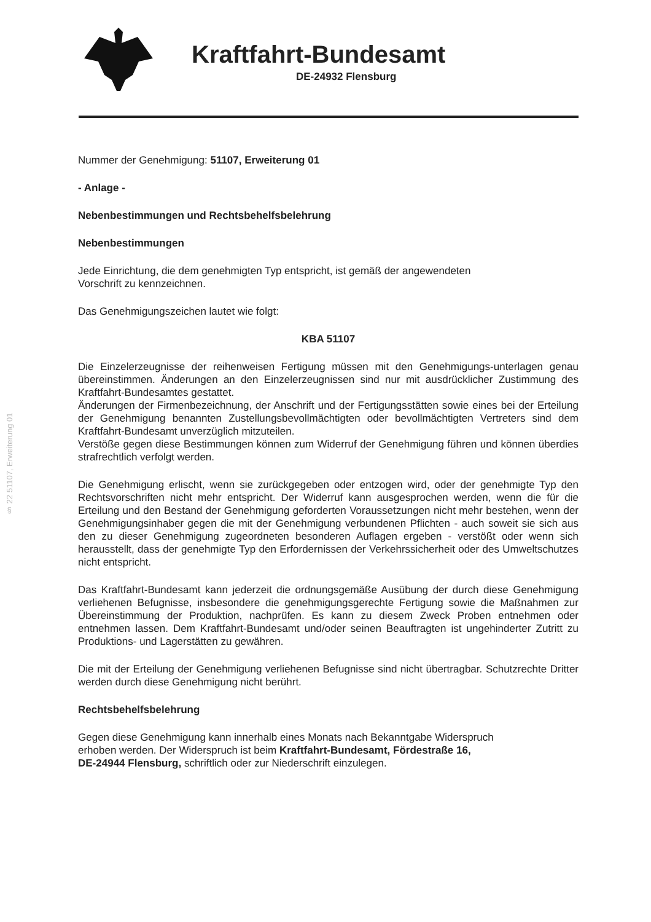Kraftfahrt-Bundesamt
DE-24932 Flensburg
§ 22 51107, Erweiterung 01
Nummer der Genehmigung: 51107, Erweiterung 01
- Anlage -
Nebenbestimmungen und Rechtsbehelfsbelehrung
Nebenbestimmungen
Jede Einrichtung, die dem genehmigten Typ entspricht, ist gemäß der angewendeten
Vorschrift zu kennzeichnen.
Das Genehmigungszeichen lautet wie folgt:
KBA 51107
Die Einzelerzeugnisse der reihenweisen Fertigung müssen mit den Genehmigungs-unterlagen genau übereinstimmen. Änderungen an den Einzelerzeugnissen sind nur mit ausdrücklicher Zustimmung des Kraftfahrt-Bundesamtes gestattet.
Änderungen der Firmenbezeichnung, der Anschrift und der Fertigungsstätten sowie eines bei der Erteilung der Genehmigung benannten Zustellungsbevollmächtigten oder bevollmächtigten Vertreters sind dem Kraftfahrt-Bundesamt unverzüglich mitzuteilen.
Verstöße gegen diese Bestimmungen können zum Widerruf der Genehmigung führen und können überdies strafrechtlich verfolgt werden.
Die Genehmigung erlischt, wenn sie zurückgegeben oder entzogen wird, oder der genehmigte Typ den Rechtsvorschriften nicht mehr entspricht. Der Widerruf kann ausgesprochen werden, wenn die für die Erteilung und den Bestand der Genehmigung geforderten Voraussetzungen nicht mehr bestehen, wenn der Genehmigungsinhaber gegen die mit der Genehmigung verbundenen Pflichten - auch soweit sie sich aus den zu dieser Genehmigung zugeordneten besonderen Auflagen ergeben - verstößt oder wenn sich herausstellt, dass der genehmigte Typ den Erfordernissen der Verkehrssicherheit oder des Umweltschutzes nicht entspricht.
Das Kraftfahrt-Bundesamt kann jederzeit die ordnungsgemäße Ausübung der durch diese Genehmigung verliehenen Befugnisse, insbesondere die genehmigungsgerechte Fertigung sowie die Maßnahmen zur Übereinstimmung der Produktion, nachprüfen. Es kann zu diesem Zweck Proben entnehmen oder entnehmen lassen. Dem Kraftfahrt-Bundesamt und/oder seinen Beauftragten ist ungehinderter Zutritt zu Produktions- und Lagerstätten zu gewähren.
Die mit der Erteilung der Genehmigung verliehenen Befugnisse sind nicht übertragbar. Schutzrechte Dritter werden durch diese Genehmigung nicht berührt.
Rechtsbehelfsbelehrung
Gegen diese Genehmigung kann innerhalb eines Monats nach Bekanntgabe Widerspruch
erhoben werden. Der Widerspruch ist beim Kraftfahrt-Bundesamt, Fördestraße 16,
DE-24944 Flensburg, schriftlich oder zur Niederschrift einzulegen.